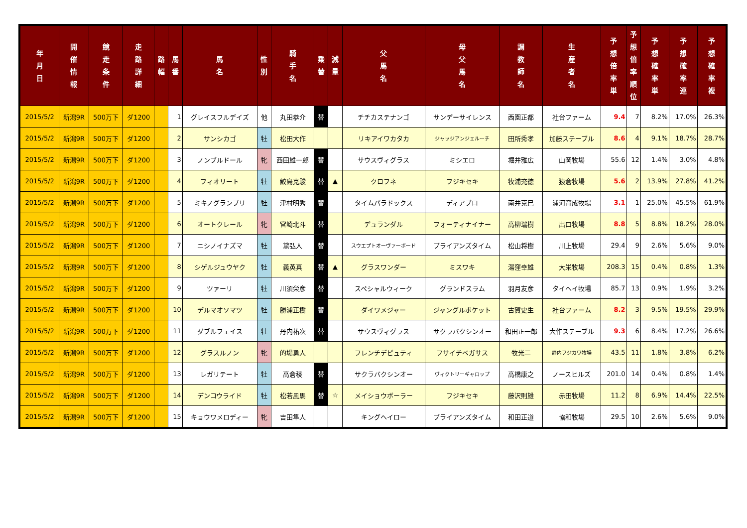| 年 月 日 | 開 催 情 報 | 競 走 条 件 | 走 路 詳 細 | 路 幅 | 馬 番 | 馬 名 | 性 別 | 騎 手 名 | 乗 替 | 減 量 | 父 馬 名 | 母 父 馬 名 | 調 教 師 名 | 生 産 者 名 | 予 想 倍 率 単 | 予 想 倍 率 順 位 | 予 想 確 率 単 | 予 想 確 率 連 | 予 想 確 率 複 |
| --- | --- | --- | --- | --- | --- | --- | --- | --- | --- | --- | --- | --- | --- | --- | --- | --- | --- | --- | --- |
| 2015/5/2 | 新潟9R | 500万下 | ダ1200 | | 1 | グレイスフルデイズ | 他 | 丸田恭介 | 替 | | チチカステナンゴ | サンデーサイレンス | 西園正都 | 社台ファーム | 9.4 | 7 | 8.2% | 17.0% | 26.3% |
| 2015/5/2 | 新潟9R | 500万下 | ダ1200 | | 2 | サンシカゴ | 牡 | 松田大作 | | | リキアイワカタカ | ジャッジアンジェルーチ | 田所秀孝 | 加藤ステーブル | 8.6 | 4 | 9.1% | 18.7% | 28.7% |
| 2015/5/2 | 新潟9R | 500万下 | ダ1200 | | 3 | ノンブルドール | 牝 | 西田雄一郎 | 替 | | サウスヴィグラス | ミシエロ | 堀井雅広 | 山岡牧場 | 55.6 | 12 | 1.4% | 3.0% | 4.8% |
| 2015/5/2 | 新潟9R | 500万下 | ダ1200 | | 4 | フィオリート | 牡 | 鮫島克駿 | 替 | ▲ | クロフネ | フジキセキ | 牧浦充徳 | 猿倉牧場 | 5.6 | 2 | 13.9% | 27.8% | 41.2% |
| 2015/5/2 | 新潟9R | 500万下 | ダ1200 | | 5 | ミキノグランプリ | 牡 | 津村明秀 | 替 | | タイムパラドックス | ディアブロ | 南井克巳 | 浦河育成牧場 | 3.1 | 1 | 25.0% | 45.5% | 61.9% |
| 2015/5/2 | 新潟9R | 500万下 | ダ1200 | | 6 | オートクレール | 牝 | 宮崎北斗 | 替 | | デュランダル | フォーティナイナー | 高柳瑞樹 | 出口牧場 | 8.8 | 5 | 8.8% | 18.2% | 28.0% |
| 2015/5/2 | 新潟9R | 500万下 | ダ1200 | | 7 | ニシノイナズマ | 牡 | 黛弘人 | 替 | | スウエプトオーヴァーボード | ブライアンズタイム | 松山将樹 | 川上牧場 | 29.4 | 9 | 2.6% | 5.6% | 9.0% |
| 2015/5/2 | 新潟9R | 500万下 | ダ1200 | | 8 | シゲルジュウヤク | 牡 | 義英真 | 替 | ▲ | グラスワンダー | ミスワキ | 湯窪幸雄 | 大栄牧場 | 208.3 | 15 | 0.4% | 0.8% | 1.3% |
| 2015/5/2 | 新潟9R | 500万下 | ダ1200 | | 9 | ツァーリ | 牡 | 川須栄彦 | 替 | | スペシャルウィーク | グランドスラム | 羽月友彦 | タイヘイ牧場 | 85.7 | 13 | 0.9% | 1.9% | 3.2% |
| 2015/5/2 | 新潟9R | 500万下 | ダ1200 | | 10 | デルマオソマツ | 牡 | 勝浦正樹 | 替 | | ダイワメジャー | ジャングルポケット | 古賀史生 | 社台ファーム | 8.2 | 3 | 9.5% | 19.5% | 29.9% |
| 2015/5/2 | 新潟9R | 500万下 | ダ1200 | | 11 | ダブルフェイス | 牡 | 丹内祐次 | 替 | | サウスヴィグラス | サクラバクシンオー | 和田正一郎 | 大作ステーブル | 9.3 | 6 | 8.4% | 17.2% | 26.6% |
| 2015/5/2 | 新潟9R | 500万下 | ダ1200 | | 12 | グラスルノン | 牝 | 的場勇人 | | | フレンチデピュティ | フサイチペガサス | 牧光二 | 静内フジカワ牧場 | 43.5 | 11 | 1.8% | 3.8% | 6.2% |
| 2015/5/2 | 新潟9R | 500万下 | ダ1200 | | 13 | レガリテート | 牡 | 高倉稜 | 替 | | サクラバクシンオー | ヴィクトリーギャロップ | 高橋康之 | ノースヒルズ | 201.0 | 14 | 0.4% | 0.8% | 1.4% |
| 2015/5/2 | 新潟9R | 500万下 | ダ1200 | | 14 | デンコウライド | 牡 | 松若風馬 | 替 | ☆ | メイショウボーラー | フジキセキ | 藤沢則雄 | 赤田牧場 | 11.2 | 8 | 6.9% | 14.4% | 22.5% |
| 2015/5/2 | 新潟9R | 500万下 | ダ1200 | | 15 | キョウワメロディー | 牝 | 吉田隼人 | | | キングヘイロー | ブライアンズタイム | 和田正道 | 協和牧場 | 29.5 | 10 | 2.6% | 5.6% | 9.0% |